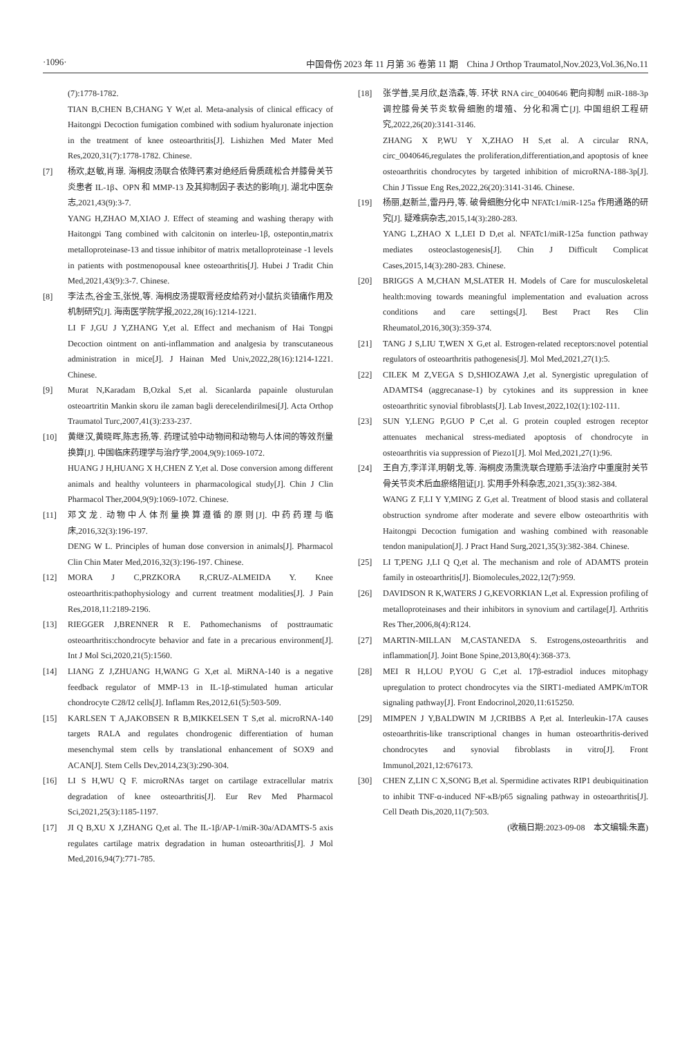·1096· 中国骨伤 2023 年 11 月第 36 卷第 11 期　China J Orthop Traumatol,Nov.2023,Vol.36,No.11
(7):1778-1782.
TIAN B,CHEN B,CHANG Y W,et al. Meta-analysis of clinical efficacy of Haitongpi Decoction fumigation combined with sodium hyaluronate injection in the treatment of knee osteoarthritis[J]. Lishizhen Med Mater Med Res,2020,31(7):1778-1782. Chinese.
[7] 杨欢,赵敏,肖璟. 海桐皮汤联合依降钙素对绝经后骨质疏松合并膝骨关节炎患者 IL-1β、OPN 和 MMP-13 及其抑制因子表达的影响[J]. 湖北中医杂志,2021,43(9):3-7.
YANG H,ZHAO M,XIAO J. Effect of steaming and washing therapy with Haitongpi Tang combined with calcitonin on interleu-1β, ostepontin,matrix metalloproteinase-13 and tissue inhibitor of matrix metalloproteinase -1 levels in patients with postmenopousal knee osteoarthritis[J]. Hubei J Tradit Chin Med,2021,43(9):3-7. Chinese.
[8] 李法杰,谷金玉,张悦,等. 海桐皮汤提取膏经皮给药对小鼠抗炎镇痛作用及机制研究[J]. 海南医学院学报,2022,28(16):1214-1221.
LI F J,GU J Y,ZHANG Y,et al. Effect and mechanism of Hai Tongpi Decoction ointment on anti-inflammation and analgesia by transcutaneous administration in mice[J]. J Hainan Med Univ,2022,28(16):1214-1221. Chinese.
[9] Murat N,Karadam B,Ozkal S,et al. Sicanlarda papainle olusturulan osteoartritin Mankin skoru ile zaman bagli derecelendirilmesi[J]. Acta Orthop Traumatol Turc,2007,41(3):233-237.
[10] 黄继汉,黄晓晖,陈志扬,等. 药理试验中动物间和动物与人体间的等效剂量换算[J]. 中国临床药理学与治疗学,2004,9(9):1069-1072.
HUANG J H,HUANG X H,CHEN Z Y,et al. Dose conversion among different animals and healthy volunteers in pharmacological study[J]. Chin J Clin Pharmacol Ther,2004,9(9):1069-1072. Chinese.
[11] 邓文龙. 动物中人体剂量换算遵循的原则[J]. 中药药理与临床,2016,32(3):196-197.
DENG W L. Principles of human dose conversion in animals[J]. Pharmacol Clin Chin Mater Med,2016,32(3):196-197. Chinese.
[12] MORA J C,PRZKORA R,CRUZ-ALMEIDA Y. Knee osteoarthritis:pathophysiology and current treatment modalities[J]. J Pain Res,2018,11:2189-2196.
[13] RIEGGER J,BRENNER R E. Pathomechanisms of posttraumatic osteoarthritis:chondrocyte behavior and fate in a precarious environment[J]. Int J Mol Sci,2020,21(5):1560.
[14] LIANG Z J,ZHUANG H,WANG G X,et al. MiRNA-140 is a negative feedback regulator of MMP-13 in IL-1β-stimulated human articular chondrocyte C28/I2 cells[J]. Inflamm Res,2012,61(5):503-509.
[15] KARLSEN T A,JAKOBSEN R B,MIKKELSEN T S,et al. microRNA-140 targets RALA and regulates chondrogenic differentiation of human mesenchymal stem cells by translational enhancement of SOX9 and ACAN[J]. Stem Cells Dev,2014,23(3):290-304.
[16] LI S H,WU Q F. microRNAs target on cartilage extracellular matrix degradation of knee osteoarthritis[J]. Eur Rev Med Pharmacol Sci,2021,25(3):1185-1197.
[17] JI Q B,XU X J,ZHANG Q,et al. The IL-1β/AP-1/miR-30a/ADAMTS-5 axis regulates cartilage matrix degradation in human osteoarthritis[J]. J Mol Med,2016,94(7):771-785.
[18] 张学普,吴月欣,赵浩森,等. 环状 RNA circ_0040646 靶向抑制 miR-188-3p 调控膝骨关节炎软骨细胞的增殖、分化和凋亡[J]. 中国组织工程研究,2022,26(20):3141-3146.
ZHANG X P,WU Y X,ZHAO H S,et al. A circular RNA, circ_0040646,regulates the proliferation,differentiation,and apoptosis of knee osteoarthritis chondrocytes by targeted inhibition of microRNA-188-3p[J]. Chin J Tissue Eng Res,2022,26(20):3141-3146. Chinese.
[19] 杨丽,赵新兰,雷丹丹,等. 破骨细胞分化中 NFATc1/miR-125a 作用通路的研究[J]. 疑难病杂志,2015,14(3):280-283.
YANG L,ZHAO X L,LEI D D,et al. NFATc1/miR-125a function pathway mediates osteoclastogenesis[J]. Chin J Difficult Complicat Cases,2015,14(3):280-283. Chinese.
[20] BRIGGS A M,CHAN M,SLATER H. Models of Care for musculoskeletal health:moving towards meaningful implementation and evaluation across conditions and care settings[J]. Best Pract Res Clin Rheumatol,2016,30(3):359-374.
[21] TANG J S,LIU T,WEN X G,et al. Estrogen-related receptors:novel potential regulators of osteoarthritis pathogenesis[J]. Mol Med,2021,27(1):5.
[22] CILEK M Z,VEGA S D,SHIOZAWA J,et al. Synergistic upregulation of ADAMTS4 (aggrecanase-1) by cytokines and its suppression in knee osteoarthritic synovial fibroblasts[J]. Lab Invest,2022,102(1):102-111.
[23] SUN Y,LENG P,GUO P C,et al. G protein coupled estrogen receptor attenuates mechanical stress-mediated apoptosis of chondrocyte in osteoarthritis via suppression of Piezo1[J]. Mol Med,2021,27(1):96.
[24] 王自方,李洋洋,明朝戈,等. 海桐皮汤熏洗联合理筋手法治疗中重度肘关节骨关节炎术后血瘀络阻证[J]. 实用手外科杂志,2021,35(3):382-384.
WANG Z F,LI Y Y,MING Z G,et al. Treatment of blood stasis and collateral obstruction syndrome after moderate and severe elbow osteoarthritis with Haitongpi Decoction fumigation and washing combined with reasonable tendon manipulation[J]. J Pract Hand Surg,2021,35(3):382-384. Chinese.
[25] LI T,PENG J,LI Q Q,et al. The mechanism and role of ADAMTS protein family in osteoarthritis[J]. Biomolecules,2022,12(7):959.
[26] DAVIDSON R K,WATERS J G,KEVORKIAN L,et al. Expression profiling of metalloproteinases and their inhibitors in synovium and cartilage[J]. Arthritis Res Ther,2006,8(4):R124.
[27] MARTIN-MILLAN M,CASTANEDA S. Estrogens,osteoarthritis and inflammation[J]. Joint Bone Spine,2013,80(4):368-373.
[28] MEI R H,LOU P,YOU G C,et al. 17β-estradiol induces mitophagy upregulation to protect chondrocytes via the SIRT1-mediated AMPK/mTOR signaling pathway[J]. Front Endocrinol,2020,11:615250.
[29] MIMPEN J Y,BALDWIN M J,CRIBBS A P,et al. Interleukin-17A causes osteoarthritis-like transcriptional changes in human osteoarthritis-derived chondrocytes and synovial fibroblasts in vitro[J]. Front Immunol,2021,12:676173.
[30] CHEN Z,LIN C X,SONG B,et al. Spermidine activates RIP1 deubiquitination to inhibit TNF-α-induced NF-κB/p65 signaling pathway in osteoarthritis[J]. Cell Death Dis,2020,11(7):503.
(收稿日期:2023-09-08　本文编辑:朱嘉)